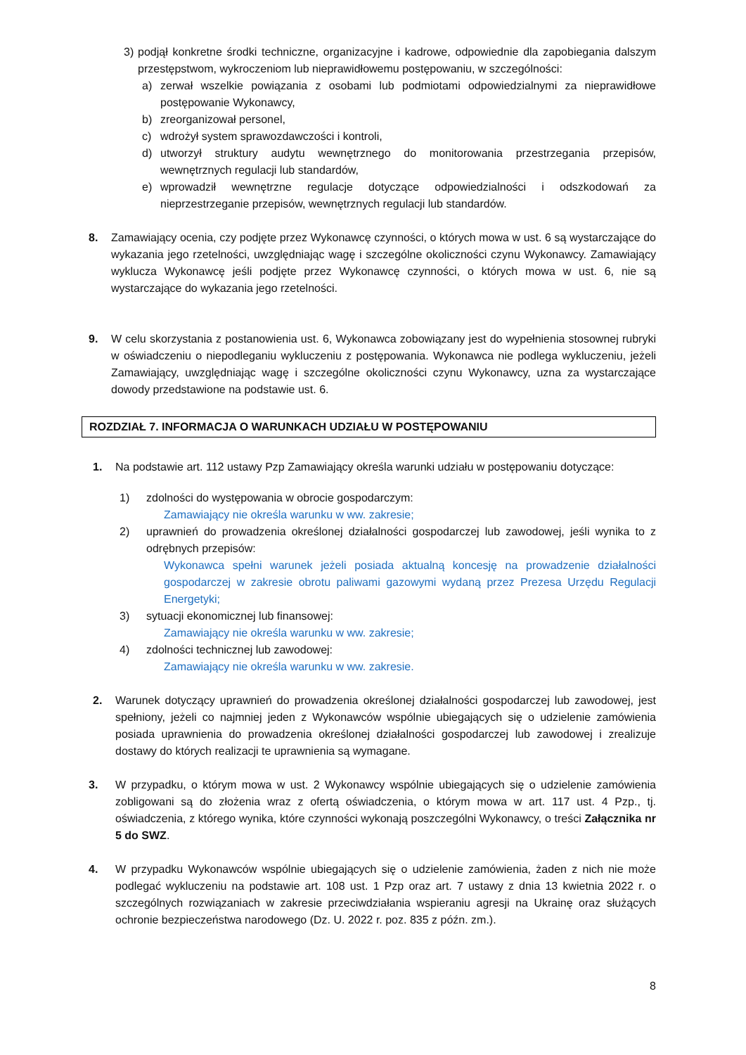3) podjął konkretne środki techniczne, organizacyjne i kadrowe, odpowiednie dla zapobiegania dalszym przestępstwom, wykroczeniom lub nieprawidłowemu postępowaniu, w szczególności:
a) zerwał wszelkie powiązania z osobami lub podmiotami odpowiedzialnymi za nieprawidłowe postępowanie Wykonawcy,
b) zreorganizował personel,
c) wdrożył system sprawozdawczości i kontroli,
d) utworzył struktury audytu wewnętrznego do monitorowania przestrzegania przepisów, wewnętrznych regulacji lub standardów,
e) wprowadził wewnętrzne regulacje dotyczące odpowiedzialności i odszkodowań za nieprzestrzeganie przepisów, wewnętrznych regulacji lub standardów.
8. Zamawiający ocenia, czy podjęte przez Wykonawcę czynności, o których mowa w ust. 6 są wystarczające do wykazania jego rzetelności, uwzględniając wagę i szczególne okoliczności czynu Wykonawcy. Zamawiający wyklucza Wykonawcę jeśli podjęte przez Wykonawcę czynności, o których mowa w ust. 6, nie są wystarczające do wykazania jego rzetelności.
9. W celu skorzystania z postanowienia ust. 6, Wykonawca zobowiązany jest do wypełnienia stosownej rubryki w oświadczeniu o niepodleganiu wykluczeniu z postępowania. Wykonawca nie podlega wykluczeniu, jeżeli Zamawiający, uwzględniając wagę i szczególne okoliczności czynu Wykonawcy, uzna za wystarczające dowody przedstawione na podstawie ust. 6.
ROZDZIAŁ 7. INFORMACJA O WARUNKACH UDZIAŁU W POSTĘPOWANIU
1. Na podstawie art. 112 ustawy Pzp Zamawiający określa warunki udziału w postępowaniu dotyczące:
1) zdolności do występowania w obrocie gospodarczym:
Zamawiający nie określa warunku w ww. zakresie;
2) uprawnień do prowadzenia określonej działalności gospodarczej lub zawodowej, jeśli wynika to z odrębnych przepisów:
Wykonawca spełni warunek jeżeli posiada aktualną koncesję na prowadzenie działalności gospodarczej w zakresie obrotu paliwami gazowymi wydaną przez Prezesa Urzędu Regulacji Energetyki;
3) sytuacji ekonomicznej lub finansowej:
Zamawiający nie określa warunku w ww. zakresie;
4) zdolności technicznej lub zawodowej:
Zamawiający nie określa warunku w ww. zakresie.
2. Warunek dotyczący uprawnień do prowadzenia określonej działalności gospodarczej lub zawodowej, jest spełniony, jeżeli co najmniej jeden z Wykonawców wspólnie ubiegających się o udzielenie zamówienia posiada uprawnienia do prowadzenia określonej działalności gospodarczej lub zawodowej i zrealizuje dostawy do których realizacji te uprawnienia są wymagane.
3. W przypadku, o którym mowa w ust. 2 Wykonawcy wspólnie ubiegających się o udzielenie zamówienia zobligowani są do złożenia wraz z ofertą oświadczenia, o którym mowa w art. 117 ust. 4 Pzp., tj. oświadczenia, z którego wynika, które czynności wykonają poszczególni Wykonawcy, o treści Załącznika nr 5 do SWZ.
4. W przypadku Wykonawców wspólnie ubiegających się o udzielenie zamówienia, żaden z nich nie może podlegać wykluczeniu na podstawie art. 108 ust. 1 Pzp oraz art. 7 ustawy z dnia 13 kwietnia 2022 r. o szczególnych rozwiązaniach w zakresie przeciwdziałania wspieraniu agresji na Ukrainę oraz służących ochronie bezpieczeństwa narodowego (Dz. U. 2022 r. poz. 835 z późn. zm.).
8